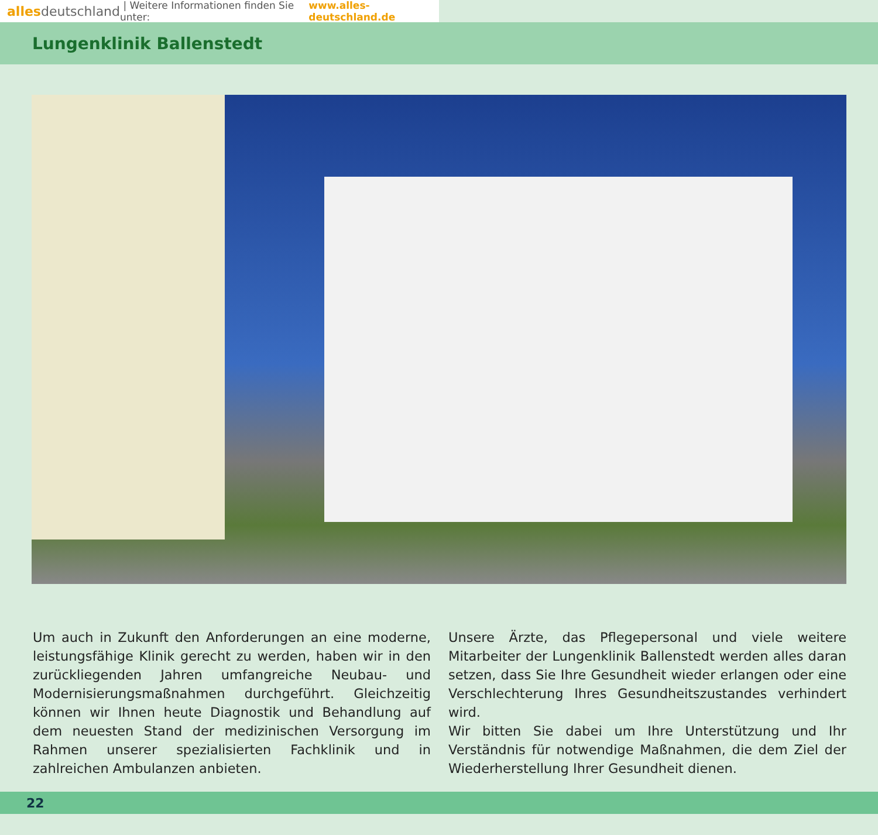alles deutschland | Weitere Informationen finden Sie unter: www.alles-deutschland.de
Lungenklinik Ballenstedt
Um auch in Zukunft den Anforderungen an eine moderne, leistungsfähige Klinik gerecht zu werden, haben wir in den zurückliegenden Jahren umfangreiche Neubau- und Modernisierungsmaßnahmen durchgeführt. Gleichzeitig können wir Ihnen heute Diagnostik und Behandlung auf dem neuesten Stand der medizinischen Versorgung im Rahmen unserer spezialisierten Fachklinik und in zahlreichen Ambulanzen anbieten.
Unsere Ärzte, das Pflegepersonal und viele weitere Mitarbeiter der Lungenklinik Ballenstedt werden alles daran setzen, dass Sie Ihre Gesundheit wieder erlangen oder eine Verschlechterung Ihres Gesundheitszustandes verhindert wird.
Wir bitten Sie dabei um Ihre Unterstützung und Ihr Verständnis für notwendige Maßnahmen, die dem Ziel der Wiederherstellung Ihrer Gesundheit dienen.
22